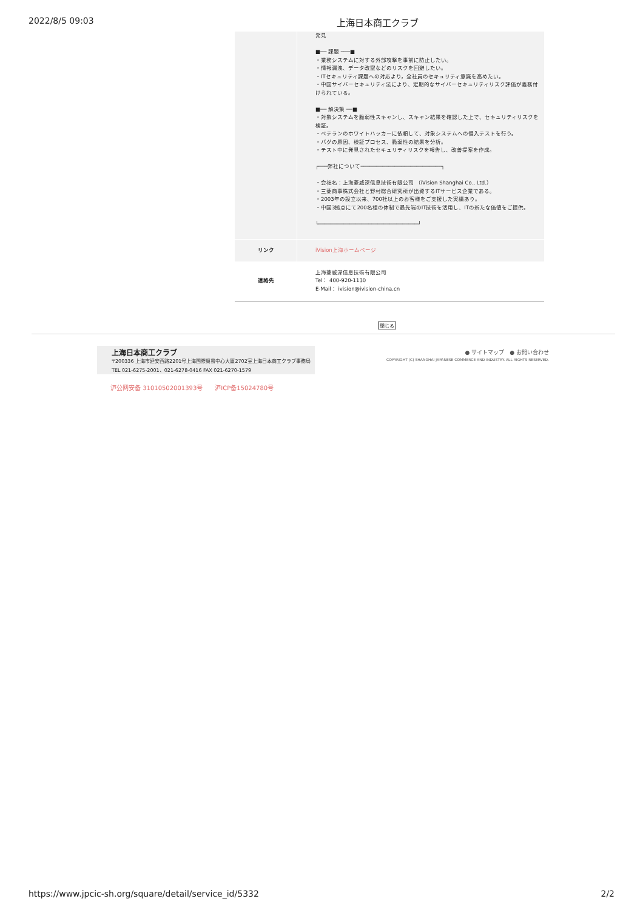2022/8/5 09:03 上海日本商工クラブ
| | 発見 ■── 課題 ───■ ・業務システムに対する外部攻撃を事前に防止したい。 ・情報漏洩、データ改竄などのリスクを回避したい。 ・ITセキュリティ課題への対応より，全社員のセキュリティ意識を高めたい。 ・中国サイバーセキュリティ法により、定期的なサイバーセキュリティリスク評価が義務付けられている。 ■── 解決策 ──■ ・対象システムを脆弱性スキャンし、スキャン結果を確認した上で、セキュリティリスクを検証。 ・ベテランのホワイトハッカーに依頼して、対象システムへの侵入テストを行う。 ・バグの原因、検証プロセス、脆弱性の結果を分析。 ・テスト中に発見されたセキュリティリスクを報告し、改善提案を作成。 ┌───弊社について──────────────────────────┐ ・会社名：上海菱威深信息技術有限公司 （iVision Shanghai Co., Ltd.） ・三菱商事株式会社と野村総合研究所が出資するITサービス企業である。 ・2003年の設立以来、700社以上のお客様をご支援した実績あり。 ・中国3拠点にて200名程の体制で最先端のIT技術を活用し、ITの新たな価値をご提供。 └────────────────────────────────┘ |
| リンク | iVision上海ホームページ |
| 連絡先 | 上海菱威深信息技術有限公司 Tel： 400-920-1130 E-Mail： ivision@ivision-china.cn |
閉じる
上海日本商工クラブ
〒200336 上海市延安西路2201号上海国際貿易中心大厦2702室上海日本商工クラブ事務局
TEL 021-6275-2001、021-6278-0416 FAX 021-6270-1579
● サイトマップ　● お問い合わせ
COPYRIGHT (C) SHANGHAI JAPANESE COMMERCE AND INDUSTRY. ALL RIGHTS RESERVED.
沪公网安备 31010502001393号　　沪ICP备15024780号
https://www.jpcic-sh.org/square/detail/service_id/5332 2/2